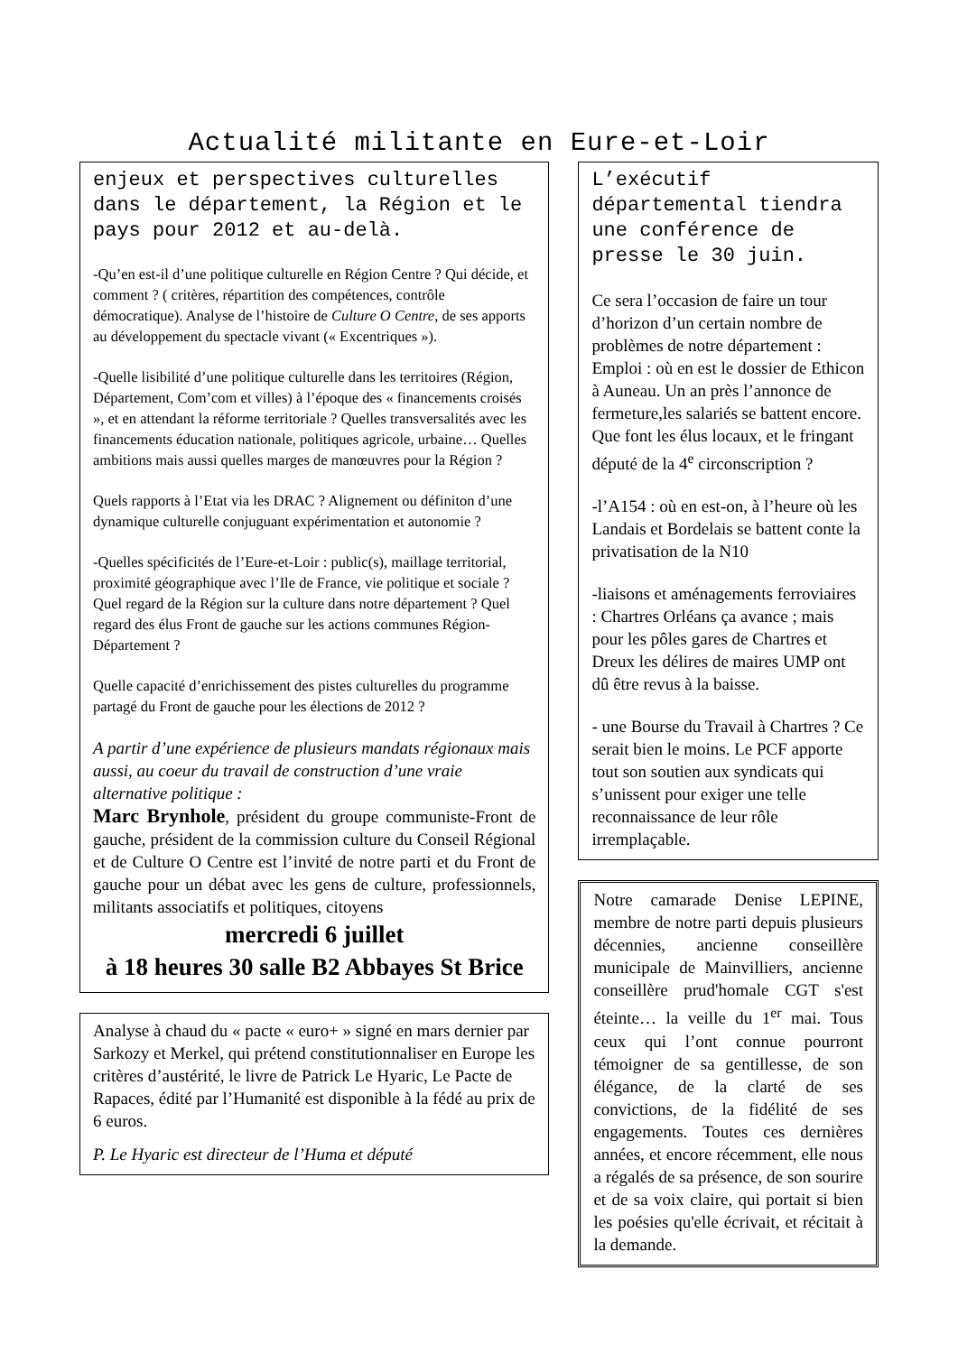Actualité militante en Eure-et-Loir
enjeux et perspectives culturelles dans le département, la Région et le pays pour 2012 et au-delà.
-Qu’en est-il d’une politique culturelle en Région Centre ? Qui décide, et comment ? ( critères, répartition des compétences, contrôle démocratique). Analyse de l’histoire de Culture O Centre, de ses apports au développement du spectacle vivant (« Excentriques »).
-Quelle lisibilité d’une politique culturelle dans les territoires (Région, Département, Com’com et villes) à l’époque des « financements croisés », et en attendant la réforme territoriale ? Quelles transversalités avec les financements éducation nationale, politiques agricole, urbaine… Quelles ambitions mais aussi quelles marges de manœuvres pour la Région ?
Quels rapports à l’Etat via les DRAC ? Alignement ou définiton d’une dynamique culturelle conjuguant expérimentation et autonomie ?
-Quelles spécificités de l’Eure-et-Loir : public(s), maillage territorial, proximité géographique avec l’Ile de France, vie politique et sociale ? Quel regard de la Région sur la culture dans notre département ? Quel regard des élus Front de gauche sur les actions communes Région-Département ?
Quelle capacité d’enrichissement des pistes culturelles du programme partagé du Front de gauche pour les élections de 2012 ?
A partir d’une expérience de plusieurs mandats régionaux mais aussi, au coeur du travail de construction d’une vraie alternative politique :
Marc Brynhole, président du groupe communiste-Front de gauche, président de la commission culture du Conseil Régional et de Culture O Centre est l’invité de notre parti et du Front de gauche pour un débat avec les gens de culture, professionnels, militants associatifs et politiques, citoyens
mercredi 6 juillet
à 18 heures 30 salle B2 Abbayes St Brice
Analyse à chaud du « pacte « euro+ » signé en mars dernier par Sarkozy et Merkel, qui prétend constitutionnaliser en Europe les critères d’austérité, le livre de Patrick Le Hyaric, Le Pacte de Rapaces, édité par l’Humanité est disponible à la fédé au prix de 6 euros.
P. Le Hyaric est directeur de l’Huma et député
L’exécutif départemental tiendra une conférence de presse le 30 juin.
Ce sera l’occasion de faire un tour d’horizon d’un certain nombre de problèmes de notre département : Emploi : où en est le dossier de Ethicon à Auneau. Un an près l’annonce de fermeture,les salariés se battent encore. Que font les élus locaux, et le fringant député de la 4<sup>e</sup> circonscription ?
-l’A154 : où en est-on, à l’heure où les Landais et Bordelais se battent conte la privatisation de la N10
-liaisons et aménagements ferroviaires : Chartres Orléans ça avance ; mais pour les pôles gares de Chartres et Dreux les délires de maires UMP ont dû être revus à la baisse.
- une Bourse du Travail à Chartres ? Ce serait bien le moins. Le PCF apporte tout son soutien aux syndicats qui s’unissent pour exiger une telle reconnaissance de leur rôle irremplaçable.
Notre camarade Denise LEPINE, membre de notre parti depuis plusieurs décennies, ancienne conseillère municipale de Mainvilliers, ancienne conseillère prud'homale CGT s'est éteinte… la veille du 1<sup>er</sup> mai. Tous ceux qui l’ont connue pourront témoigner de sa gentillesse, de son élégance, de la clarté de ses convictions, de la fidélité de ses engagements. Toutes ces dernières années, et encore récemment, elle nous a régalés de sa présence, de son sourire et de sa voix claire, qui portait si bien les poésies qu'elle écrivait, et récitait à la demande.